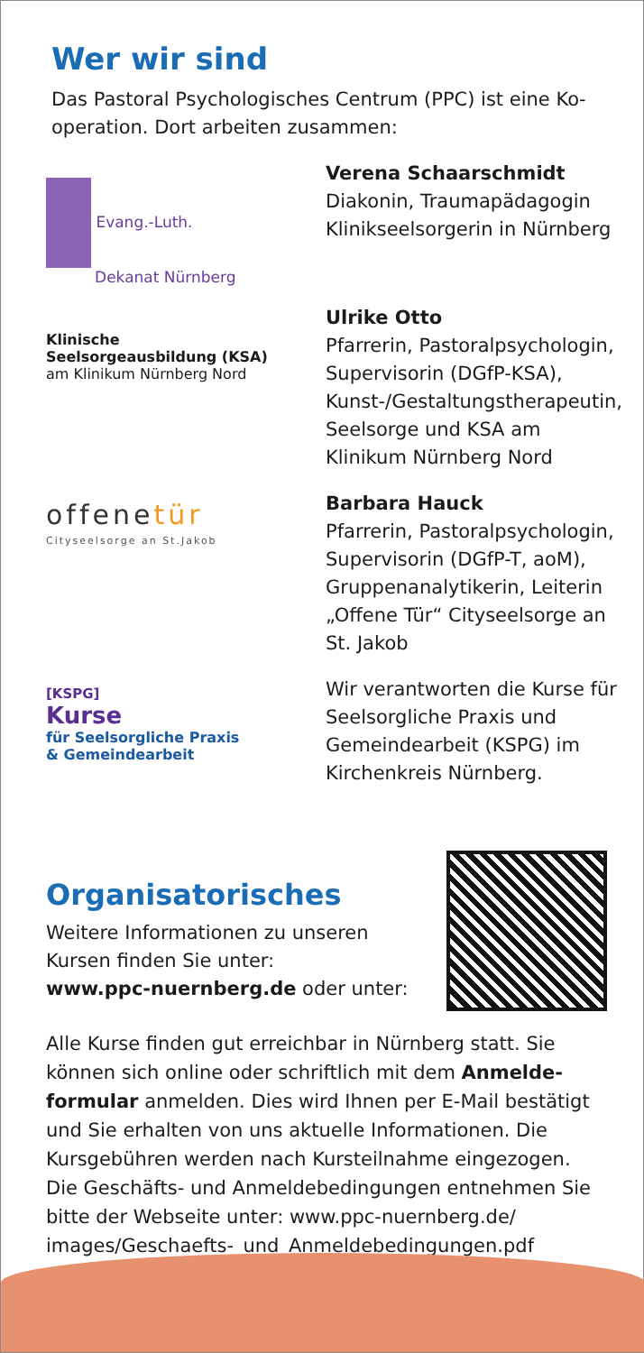Wer wir sind
Das Pastoral Psychologisches Centrum (PPC) ist eine Ko­operation. Dort arbeiten zusammen:
Evang.-Luth.
Dekanat Nürnberg
Verena Schaarschmidt
Diakonin, Traumapädagogin Klinikseelsorgerin in Nürnberg
Klinische
Seelsorgeausbildung (KSA)
am Klinikum Nürnberg Nord
Ulrike Otto
Pfarrerin, Pastoralpsycholo­gin, Supervisorin (DGfP-KSA), Kunst-/Gestaltungstherapeu­tin, Seelsorge und KSA am Klinikum Nürnberg Nord
offenetür
Cityseelsorge an St.Jakob
Barbara Hauck
Pfarrerin, Pastoralpsycho­login, Supervisorin (DGfP-T, aoM), Gruppenanalytikerin, Leiterin „Offene Tür“ City­seelsorge an St. Jakob
[KSPG]
Kurse
für Seelsorgliche Praxis
& Gemeindearbeit
Wir verantworten die Kurse für Seelsorgliche Praxis und Gemeindearbeit (KSPG) im Kirchenkreis Nürnberg.
Organisatorisches
Weitere Informationen zu unseren
Kursen finden Sie unter:
www.ppc-nuernberg.de oder unter:
Alle Kurse finden gut erreichbar in Nürnberg statt. Sie können sich online oder schriftlich mit dem Anmelde­formular anmelden. Dies wird Ihnen per E-Mail bestätigt und Sie erhalten von uns aktuelle Informationen. Die Kursgebühren werden nach Kursteilnahme eingezogen. Die Geschäfts- und Anmeldebedingungen entnehmen Sie bitte der Webseite unter: www.ppc-nuernberg.de/ images/Geschaefts-_und_Anmeldebedingungen.pdf